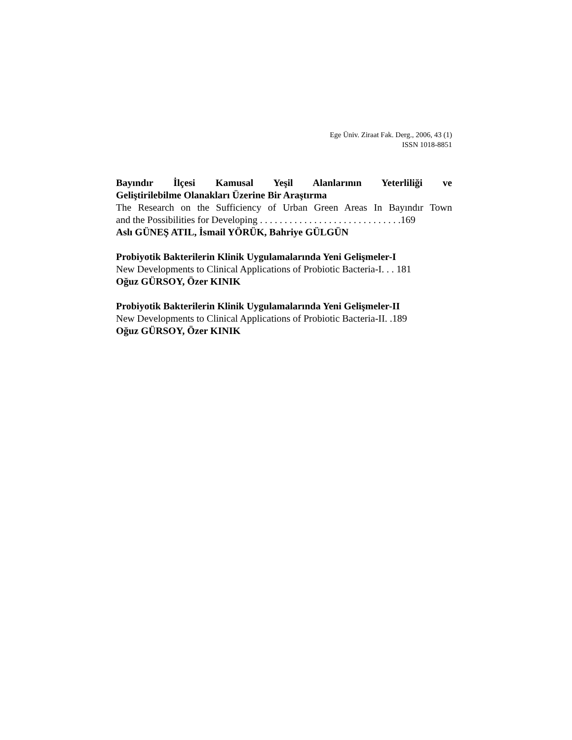Ege Üniv. Ziraat Fak. Derg., 2006, 43 (1)
ISSN 1018-8851
Bayındır İlçesi Kamusal Yeşil Alanlarının Yeterliliği ve
Geliştirilebilme Olanakları Üzerine Bir Araştırma
The Research on the Sufficiency of Urban Green Areas In Bayındır Town
and the Possibilities for Developing . . . . . . . . . . . . . . . . . . . . . . . . . . . . .169
Aslı GÜNEŞ ATIL, İsmail YÖRÜK, Bahriye GÜLGÜN
Probiyotik Bakterilerin Klinik Uygulamalarında Yeni Gelişmeler-I
New Developments to Clinical Applications of Probiotic Bacteria-I. . . 181
Oğuz GÜRSOY, Özer KINIK
Probiyotik Bakterilerin Klinik Uygulamalarında Yeni Gelişmeler-II
New Developments to Clinical Applications of Probiotic Bacteria-II. .189
Oğuz GÜRSOY, Özer KINIK